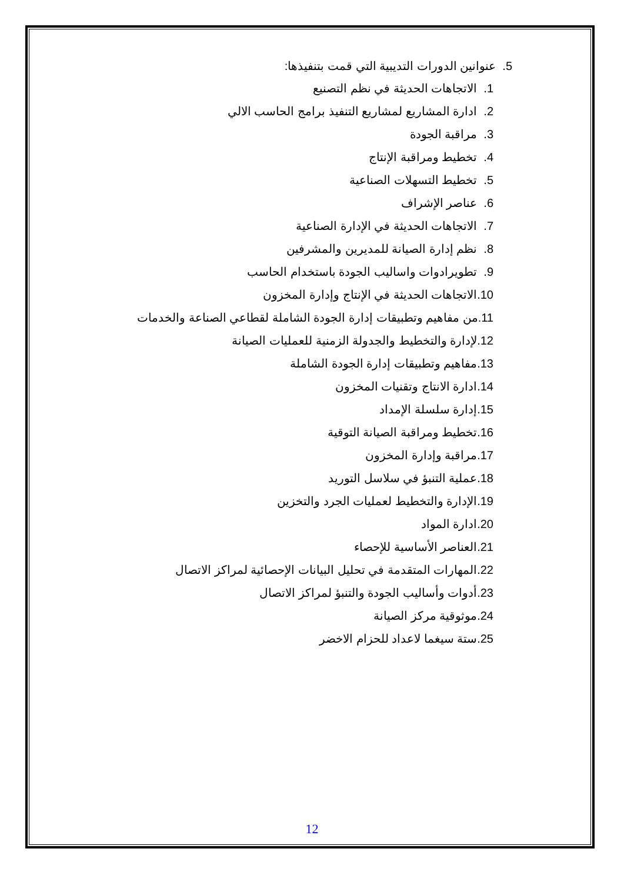5. عنوانين الدورات التديبية التي قمت بتنفيذها:
1. الاتجاهات الحديثة في نظم التصنيع
2. ادارة المشاريع لمشاريع التنفيذ برامج الحاسب الالي
3. مراقبة الجودة
4. تخطيط ومراقبة الإنتاج
5. تخطيط التسهلات الصناعية
6. عناصر الإشراف
7. الاتجاهات الحديثة في الإدارة الصناعية
8. نظم إدارة الصيانة للمديرين والمشرفين
9. تطويرادوات واساليب الجودة باستخدام الحاسب
10.الاتجاهات الحديثة في الإنتاج وإدارة المخزون
11.من مفاهيم وتطبيقات إدارة الجودة الشاملة لقطاعي الصناعة والخدمات
12.لإدارة والتخطيط والجدولة الزمنية للعمليات الصيانة
13.مفاهيم وتطبيقات إدارة الجودة الشاملة
14.ادارة الانتاج وتقنيات المخزون
15.إدارة سلسلة الإمداد
16.تخطيط ومراقبة الصيانة التوقية
17.مراقبة وإدارة المخزون
18.عملية التنبؤ في سلاسل التوريد
19.الإدارة والتخطيط لعمليات الجرد والتخزين
20.ادارة المواد
21.العناصر الأساسية للإحصاء
22.المهارات المتقدمة في تحليل البيانات الإحصائية لمراكز الاتصال
23.أدوات وأساليب الجودة والتنبؤ لمراكز الاتصال
24.موثوقية مركز الصيانة
25.ستة سيغما لاعداد للحزام الاخضر
12